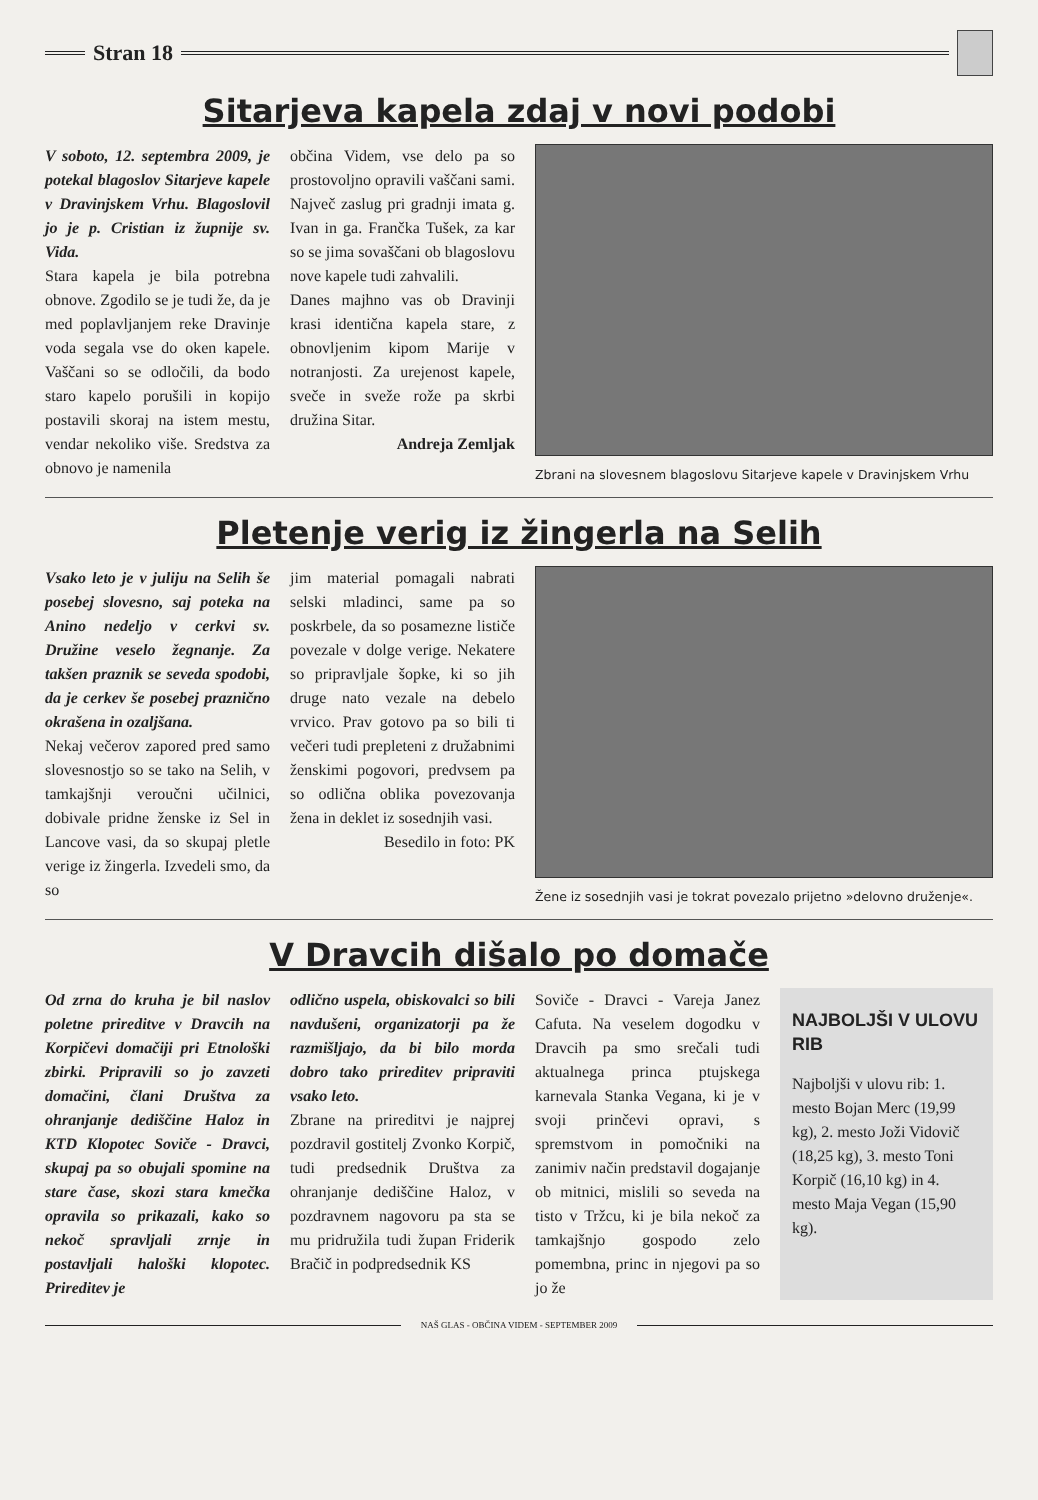Stran 18
Sitarjeva kapela zdaj v novi podobi
V soboto, 12. septembra 2009, je potekal blagoslov Sitarjeve kapele v Dravinjskem Vrhu. Blagoslovil jo je p. Cristian iz župnije sv. Vida.
Stara kapela je bila potrebna obnove. Zgodilo se je tudi že, da je med poplavljanjem reke Dravinje voda segala vse do oken kapele. Vaščani so se odločili, da bodo staro kapelo porušili in kopijo postavili skoraj na istem mestu, vendar nekoliko više. Sredstva za obnovo je namenila
občina Videm, vse delo pa so prostovoljno opravili vaščani sami. Največ zaslug pri gradnji imata g. Ivan in ga. Frančka Tušek, za kar so se jima sovaščani ob blagoslovu nove kapele tudi zahvalili.
Danes majhno vas ob Dravinji krasi identična kapela stare, z obnovljenim kipom Marije v notranjosti. Za urejenost kapele, sveče in sveže rože pa skrbi družina Sitar.
Andreja Zemljak
Zbrani na slovesnem blagoslovu Sitarjeve kapele v Dravinjskem Vrhu
Pletenje verig iz žingerla na Selih
Vsako leto je v juliju na Selih še posebej slovesno, saj poteka na Anino nedeljo v cerkvi sv. Družine veselo žegnanje. Za takšen praznik se seveda spodobi, da je cerkev še posebej praznično okrašena in ozaljšana.
Nekaj večerov zapored pred samo slovesnostjo so se tako na Selih, v tamkajšnji veroučni učilnici, dobivale pridne ženske iz Sel in Lancove vasi, da so skupaj pletle verige iz žingerla. Izvedeli smo, da so
jim material pomagali nabrati selski mladinci, same pa so poskrbele, da so posamezne lističe povezale v dolge verige. Nekatere so pripravljale šopke, ki so jih druge nato vezale na debelo vrvico. Prav gotovo pa so bili ti večeri tudi prepleteni z družabnimi ženskimi pogovori, predvsem pa so odlična oblika povezovanja žena in deklet iz sosednjih vasi.
Besedilo in foto: PK
Žene iz sosednjih vasi je tokrat povezalo prijetno »delovno druženje«.
V Dravcih dišalo po domače
Od zrna do kruha je bil naslov poletne prireditve v Dravcih na Korpičevi domačiji pri Etnološki zbirki. Pripravili so jo zavzeti domačini, člani Društva za ohranjanje dediščine Haloz in KTD Klopotec Soviče - Dravci, skupaj pa so obujali spomine na stare čase, skozi stara kmečka opravila so prikazali, kako so nekoč spravljali zrnje in postavljali haloški klopotec. Prireditev je
odlično uspela, obiskovalci so bili navdušeni, organizatorji pa že razmišljajo, da bi bilo morda dobro tako prireditev pripraviti vsako leto.
Zbrane na prireditvi je najprej pozdravil gostitelj Zvonko Korpič, tudi predsednik Društva za ohranjanje dediščine Haloz, v pozdravnem nagovoru pa sta se mu pridružila tudi župan Friderik Bračič in podpredsednik KS
Soviče - Dravci - Vareja Janez Cafuta. Na veselem dogodku v Dravcih pa smo srečali tudi aktualnega princa ptujskega karnevala Stanka Vegana, ki je v svoji prinčevi opravi, s spremstvom in pomočniki na zanimiv način predstavil dogajanje ob mitnici, mislili so seveda na tisto v Tržcu, ki je bila nekoč za tamkajšnjo gospodo zelo pomembna, princ in njegovi pa so jo že
NAJBOLJŠI V ULOVU RIB
Najboljši v ulovu rib: 1. mesto Bojan Merc (19,99 kg), 2. mesto Joži Vidovič (18,25 kg), 3. mesto Toni Korpič (16,10 kg) in 4. mesto Maja Vegan (15,90 kg).
NAŠ GLAS - OBČINA VIDEM - SEPTEMBER 2009